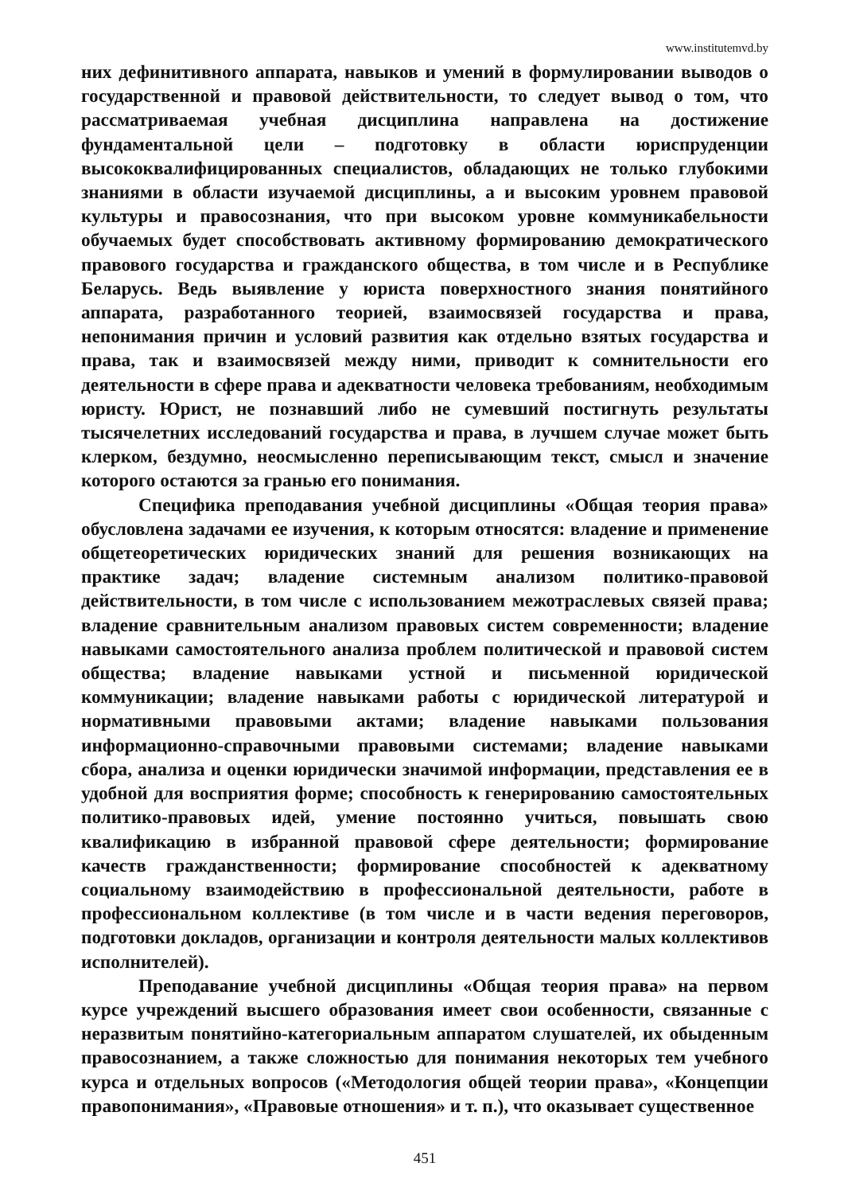www.institutemvd.by
них дефинитивного аппарата, навыков и умений в формулировании выводов о государственной и правовой действительности, то следует вывод о том, что рассматриваемая учебная дисциплина направлена на достижение фундаментальной цели – подготовку в области юриспруденции высококвалифицированных специалистов, обладающих не только глубокими знаниями в области изучаемой дисциплины, а и высоким уровнем правовой культуры и правосознания, что при высоком уровне коммуникабельности обучаемых будет способствовать активному формированию демократического правового государства и гражданского общества, в том числе и в Республике Беларусь. Ведь выявление у юриста поверхностного знания понятийного аппарата, разработанного теорией, взаимосвязей государства и права, непонимания причин и условий развития как отдельно взятых государства и права, так и взаимосвязей между ними, приводит к сомнительности его деятельности в сфере права и адекватности человека требованиям, необходимым юристу. Юрист, не познавший либо не сумевший постигнуть результаты тысячелетних исследований государства и права, в лучшем случае может быть клерком, бездумно, неосмысленно переписывающим текст, смысл и значение которого остаются за гранью его понимания.
Специфика преподавания учебной дисциплины «Общая теория права» обусловлена задачами ее изучения, к которым относятся: владение и применение общетеоретических юридических знаний для решения возникающих на практике задач; владение системным анализом политико-правовой действительности, в том числе с использованием межотраслевых связей права; владение сравнительным анализом правовых систем современности; владение навыками самостоятельного анализа проблем политической и правовой систем общества; владение навыками устной и письменной юридической коммуникации; владение навыками работы с юридической литературой и нормативными правовыми актами; владение навыками пользования информационно-справочными правовыми системами; владение навыками сбора, анализа и оценки юридически значимой информации, представления ее в удобной для восприятия форме; способность к генерированию самостоятельных политико-правовых идей, умение постоянно учиться, повышать свою квалификацию в избранной правовой сфере деятельности; формирование качеств гражданственности; формирование способностей к адекватному социальному взаимодействию в профессиональной деятельности, работе в профессиональном коллективе (в том числе и в части ведения переговоров, подготовки докладов, организации и контроля деятельности малых коллективов исполнителей).
Преподавание учебной дисциплины «Общая теория права» на первом курсе учреждений высшего образования имеет свои особенности, связанные с неразвитым понятийно-категориальным аппаратом слушателей, их обыденным правосознанием, а также сложностью для понимания некоторых тем учебного курса и отдельных вопросов («Методология общей теории права», «Концепции правопонимания», «Правовые отношения» и т. п.), что оказывает существенное
451